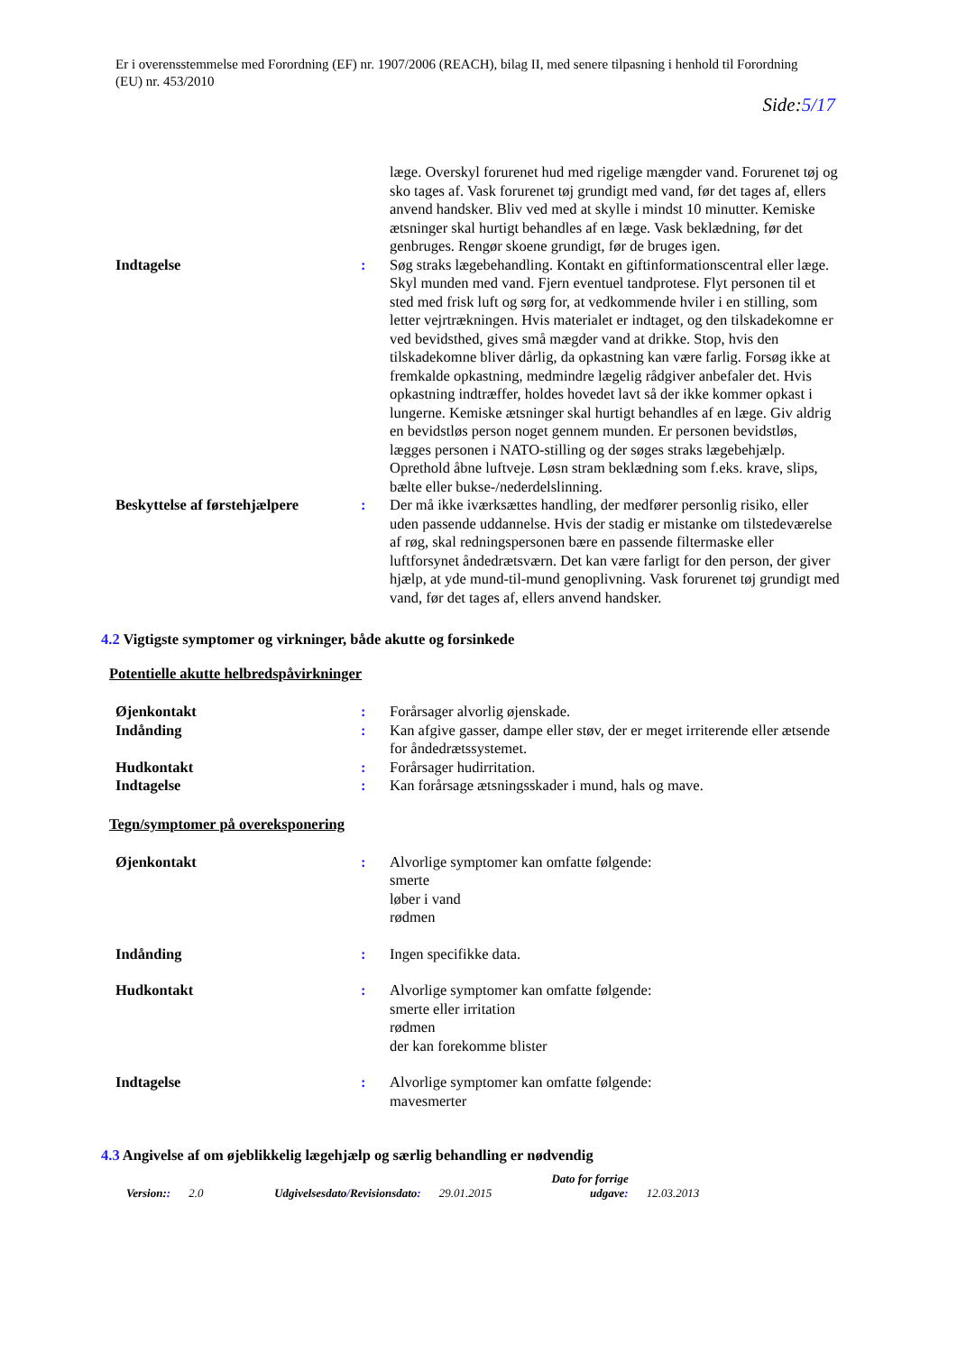Er i overensstemmelse med Forordning (EF) nr. 1907/2006 (REACH), bilag II, med senere tilpasning i henhold til Forordning (EU) nr. 453/2010
Side:5/17
læge. Overskyl forurenet hud med rigelige mængder vand. Forurenet tøj og sko tages af. Vask forurenet tøj grundigt med vand, før det tages af, ellers anvend handsker. Bliv ved med at skylle i mindst 10 minutter. Kemiske ætsninger skal hurtigt behandles af en læge. Vask beklædning, før det genbruges. Rengør skoene grundigt, før de bruges igen.
Indtagelse : Søg straks lægebehandling. Kontakt en giftinformationscentral eller læge. Skyl munden med vand. Fjern eventuel tandprotese. Flyt personen til et sted med frisk luft og sørg for, at vedkommende hviler i en stilling, som letter vejrtrækningen. Hvis materialet er indtaget, og den tilskadekomne er ved bevidsthed, gives små mægder vand at drikke. Stop, hvis den tilskadekomne bliver dårlig, da opkastning kan være farlig. Forsøg ikke at fremkalde opkastning, medmindre lægelig rådgiver anbefaler det. Hvis opkastning indtræffer, holdes hovedet lavt så der ikke kommer opkast i lungerne. Kemiske ætsninger skal hurtigt behandles af en læge. Giv aldrig en bevidstløs person noget gennem munden. Er personen bevidstløs, lægges personen i NATO-stilling og der søges straks lægebehjælp. Oprethold åbne luftveje. Løsn stram beklædning som f.eks. krave, slips, bælte eller bukse-/nederdelslinning.
Beskyttelse af førstehjælpere
: Der må ikke iværksættes handling, der medfører personlig risiko, eller uden passende uddannelse. Hvis der stadig er mistanke om tilstedeværelse af røg, skal redningspersonen bære en passende filtermaske eller luftforsynet åndedrætsværn. Det kan være farligt for den person, der giver hjælp, at yde mund-til-mund genoplivning. Vask forurenet tøj grundigt med vand, før det tages af, ellers anvend handsker.
4.2 Vigtigste symptomer og virkninger, både akutte og forsinkede
Potentielle akutte helbredspåvirkninger
Øjenkontakt : Forårsager alvorlig øjenskade.
Indånding : Kan afgive gasser, dampe eller støv, der er meget irriterende eller ætsende for åndedrætssystemet.
Hudkontakt : Forårsager hudirritation.
Indtagelse : Kan forårsage ætsningsskader i mund, hals og mave.
Tegn/symptomer på overeksponering
Øjenkontakt : Alvorlige symptomer kan omfatte følgende:
smerte
løber i vand
rødmen
Indånding : Ingen specifikke data.
Hudkontakt : Alvorlige symptomer kan omfatte følgende:
smerte eller irritation
rødmen
der kan forekomme blister
Indtagelse : Alvorlige symptomer kan omfatte følgende:
mavesmerter
4.3 Angivelse af om øjeblikkelig lægehjælp og særlig behandling er nødvendig
Version:: 2.0 Udgivelsesdato/Revisionsdato: 29.01.2015 Dato for forrige udgave: 12.03.2013